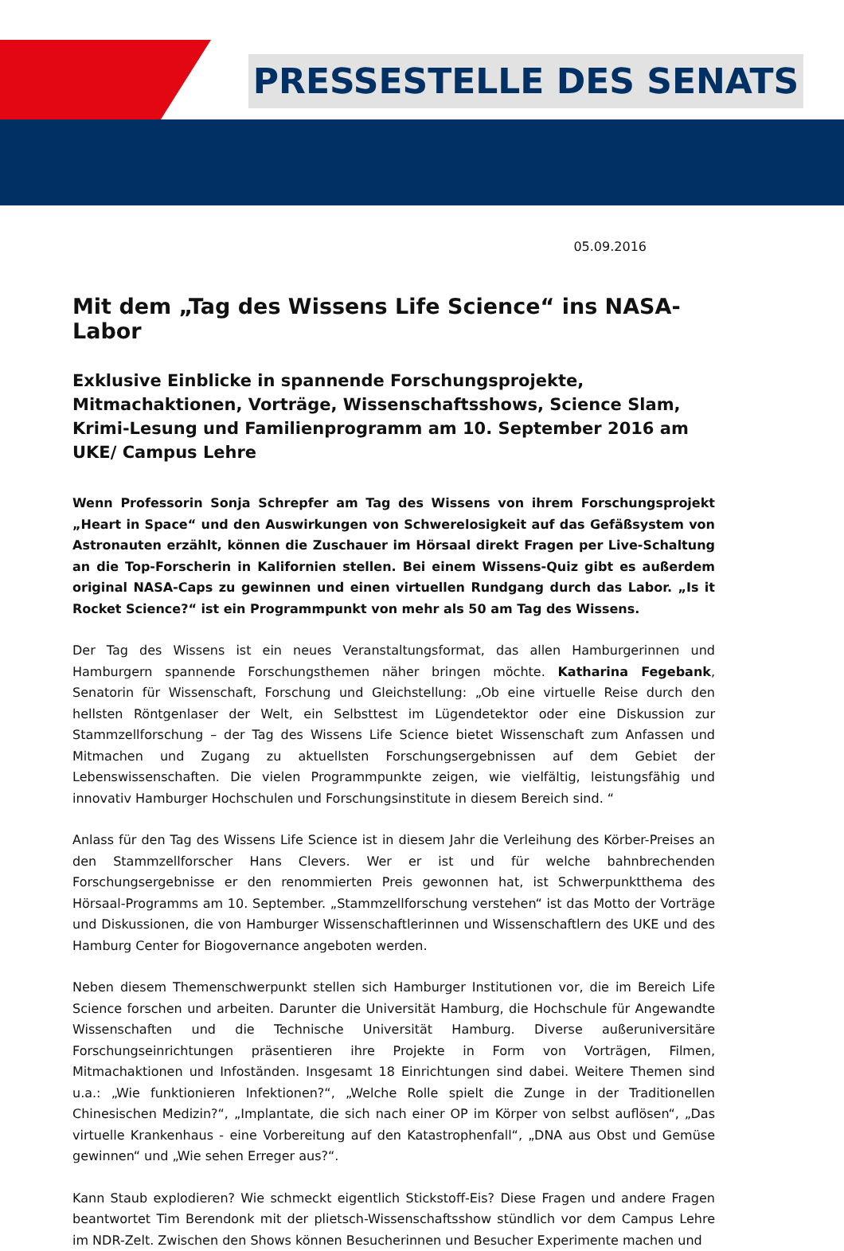PRESSESTELLE DES SENATS
05.09.2016
Mit dem „Tag des Wissens Life Science“ ins NASA-Labor
Exklusive Einblicke in spannende Forschungsprojekte, Mitmachaktionen, Vorträge, Wissenschaftsshows, Science Slam, Krimi-Lesung und Familienprogramm am 10. September 2016 am UKE/ Campus Lehre
Wenn Professorin Sonja Schrepfer am Tag des Wissens von ihrem Forschungsprojekt „Heart in Space“ und den Auswirkungen von Schwerelosigkeit auf das Gefäßsystem von Astronauten erzählt, können die Zuschauer im Hörsaal direkt Fragen per Live-Schaltung an die Top-Forscherin in Kalifornien stellen. Bei einem Wissens-Quiz gibt es außerdem original NASA-Caps zu gewinnen und einen virtuellen Rundgang durch das Labor. „Is it Rocket Science?“ ist ein Programmpunkt von mehr als 50 am Tag des Wissens.
Der Tag des Wissens ist ein neues Veranstaltungsformat, das allen Hamburgerinnen und Hamburgern spannende Forschungsthemen näher bringen möchte. Katharina Fegebank, Senatorin für Wissenschaft, Forschung und Gleichstellung: „Ob eine virtuelle Reise durch den hellsten Röntgenlaser der Welt, ein Selbsttest im Lügendetektor oder eine Diskussion zur Stammzellforschung – der Tag des Wissens Life Science bietet Wissenschaft zum Anfassen und Mitmachen und Zugang zu aktuellsten Forschungsergebnissen auf dem Gebiet der Lebenswissenschaften. Die vielen Programmpunkte zeigen, wie vielfältig, leistungsfähig und innovativ Hamburger Hochschulen und Forschungsinstitute in diesem Bereich sind. “
Anlass für den Tag des Wissens Life Science ist in diesem Jahr die Verleihung des Körber-Preises an den Stammzellforscher Hans Clevers. Wer er ist und für welche bahnbrechenden Forschungsergebnisse er den renommierten Preis gewonnen hat, ist Schwerpunktthema des Hörsaal-Programms am 10. September. „Stammzellforschung verstehen“ ist das Motto der Vorträge und Diskussionen, die von Hamburger Wissenschaftlerinnen und Wissenschaftlern des UKE und des Hamburg Center for Biogovernance angeboten werden.
Neben diesem Themenschwerpunkt stellen sich Hamburger Institutionen vor, die im Bereich Life Science forschen und arbeiten. Darunter die Universität Hamburg, die Hochschule für Angewandte Wissenschaften und die Technische Universität Hamburg. Diverse außeruniversitäre Forschungseinrichtungen präsentieren ihre Projekte in Form von Vorträgen, Filmen, Mitmachaktionen und Infoständen. Insgesamt 18 Einrichtungen sind dabei. Weitere Themen sind u.a.: „Wie funktionieren Infektionen?“, „Welche Rolle spielt die Zunge in der Traditionellen Chinesischen Medizin?“, „Implantate, die sich nach einer OP im Körper von selbst auflösen“, „Das virtuelle Krankenhaus - eine Vorbereitung auf den Katastrophenfall“, „DNA aus Obst und Gemüse gewinnen“ und „Wie sehen Erreger aus?“.
Kann Staub explodieren? Wie schmeckt eigentlich Stickstoff-Eis? Diese Fragen und andere Fragen beantwortet Tim Berendonk mit der plietsch-Wissenschaftsshow stündlich vor dem Campus Lehre im NDR-Zelt. Zwischen den Shows können Besucherinnen und Besucher Experimente machen und